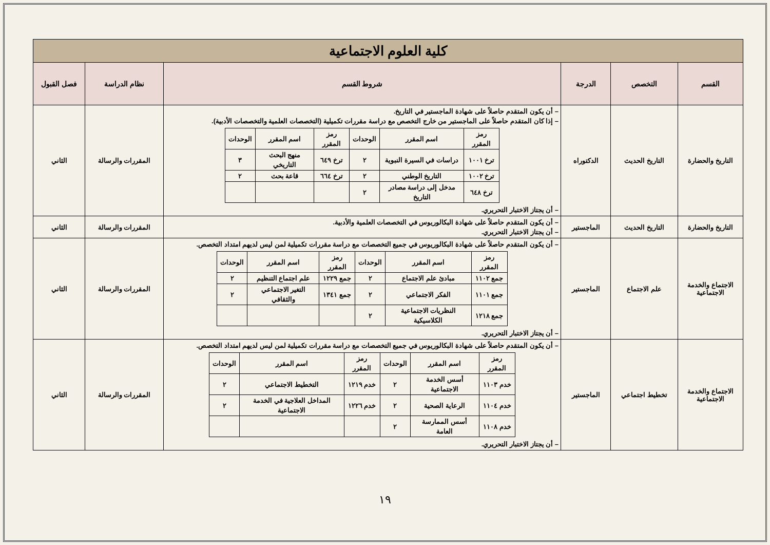| كلية العلوم الاجتماعية | | | | | |
| القسم | التخصص | الدرجة | شروط القسم | نظام الدراسة | فصل القبول |
| التاريخ والحضارة | التاريخ الحديث | الدكتوراه | – أن يكون المتقدم حاصلاً على شهادة الماجستير في التاريخ. – إذا كان المتقدم حاصلاً على الماجستير من خارج التخصص مع دراسة مقررات تكميلية (التخصصات العلمية والتخصصات الأدبية). / رمز المقرر / اسم المقرر / الوحدات / رمز المقرر / اسم المقرر / الوحدات / / --- / --- / --- / --- / --- / --- / / ترخ ١٠٠١ / دراسات في السيرة النبوية / ٢ / ترخ ٦٤٩ / منهج البحث التاريخي / ٣ / / ترخ ١٠٠٢ / التاريخ الوطني / ٢ / ترخ ٦٦٤ / قاعة بحث / ٢ / / ترخ ٦٤٨ / مدخل إلى دراسة مصادر التاريخ / ٢ / / / / – أن يجتاز الاختبار التحريري. | المقررات والرسالة | الثاني |
| التاريخ والحضارة | التاريخ الحديث | الماجستير | – أن يكون المتقدم حاصلاً على شهادة البكالوريوس في التخصصات العلمية والأدبية. – أن يجتاز الاختبار التحريري. | المقررات والرسالة | الثاني |
| الاجتماع والخدمة الاجتماعية | علم الاجتماع | الماجستير | – أن يكون المتقدم حاصلاً على شهادة البكالوريوس في جميع التخصصات مع دراسة مقررات تكميلية لمن ليس لديهم امتداد التخصص. / رمز المقرر / اسم المقرر / الوحدات / رمز المقرر / اسم المقرر / الوحدات / / --- / --- / --- / --- / --- / --- / / جمع ١١٠٢ / مبادئ علم الاجتماع / ٢ / جمع ١٢٢٩ / علم اجتماع التنظيم / ٢ / / جمع ١١٠١ / الفكر الاجتماعي / ٢ / جمع ١٣٤١ / التغير الاجتماعي والثقافي / ٢ / / جمع ١٢١٨ / النظريات الاجتماعية الكلاسيكية / ٢ / / / / – أن يجتاز الاختبار التحريري. | المقررات والرسالة | الثاني |
| الاجتماع والخدمة الاجتماعية | تخطيط اجتماعي | الماجستير | – أن يكون المتقدم حاصلاً على شهادة البكالوريوس في جميع التخصصات مع دراسة مقررات تكميلية لمن ليس لديهم امتداد التخصص. / رمز المقرر / اسم المقرر / الوحدات / رمز المقرر / اسم المقرر / الوحدات / / --- / --- / --- / --- / --- / --- / / خدم ١١٠٣ / أسس الخدمة الاجتماعية / ٢ / خدم ١٢١٩ / التخطيط الاجتماعي / ٢ / / خدم ١١٠٤ / الرعاية الصحية / ٢ / خدم ١٢٢٦ / المداخل العلاجية في الخدمة الاجتماعية / ٢ / / خدم ١١٠٨ / أسس الممارسة العامة / ٢ / / / / – أن يجتاز الاختبار التحريري. | المقررات والرسالة | الثاني |
١٩